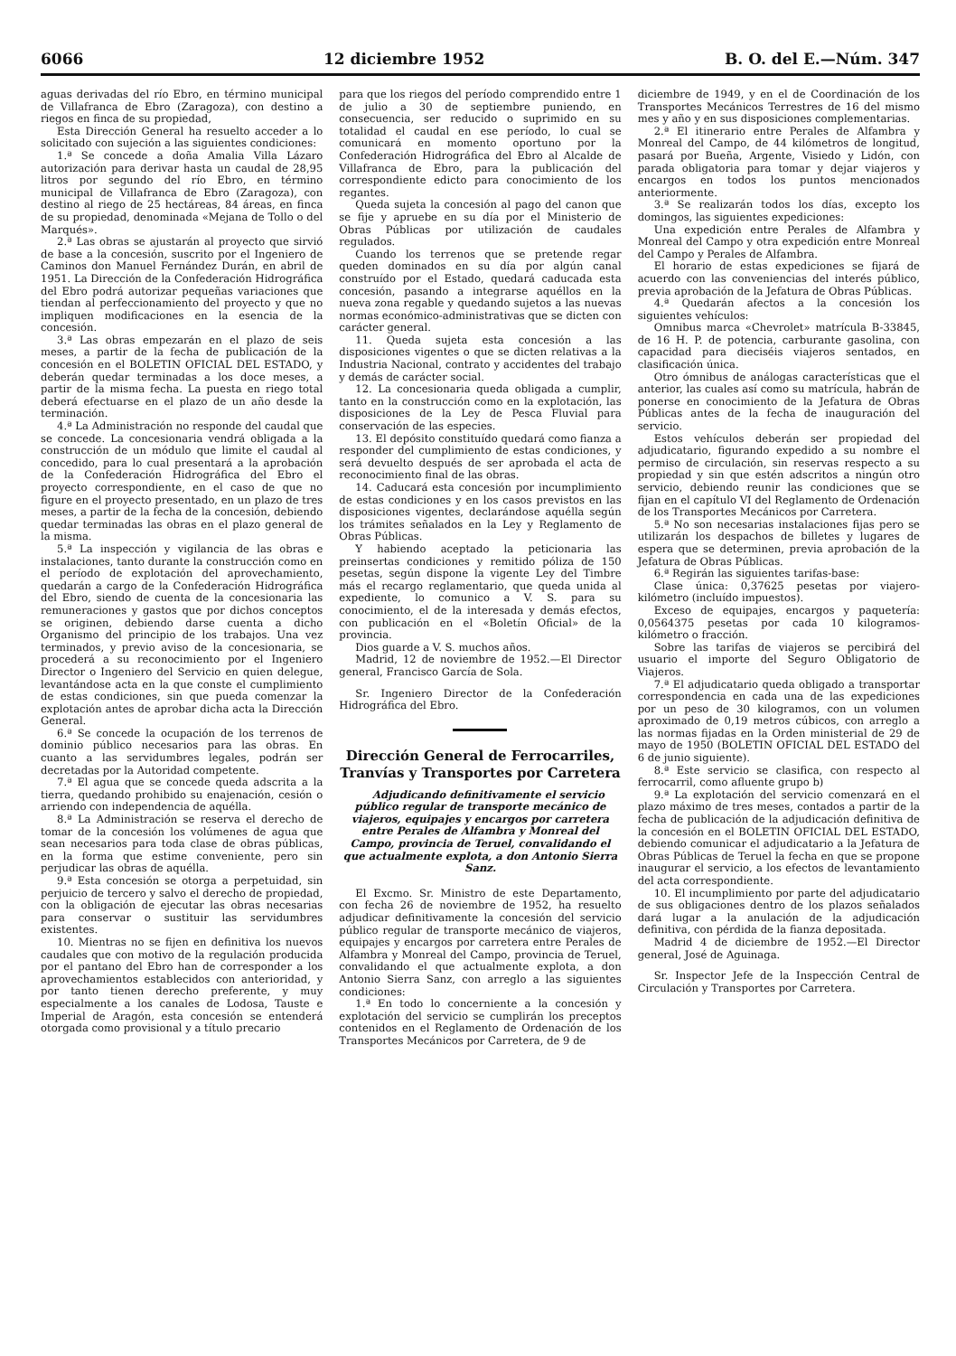6066 12 diciembre 1952 B. O. del E.—Núm. 347
aguas derivadas del río Ebro, en término municipal de Villafranca de Ebro (Zaragoza), con destino a riegos en finca de su propiedad,
Esta Dirección General ha resuelto acceder a lo solicitado con sujeción a las siguientes condiciones:
1.ª Se concede a doña Amalia Villa Lázaro autorización para derivar hasta un caudal de 28,95 litros por segundo del río Ebro, en término municipal de Villafranca de Ebro (Zaragoza), con destino al riego de 25 hectáreas, 84 áreas, en finca de su propiedad, denominada «Mejana de Tollo o del Marqués».
2.ª Las obras se ajustarán al proyecto que sirvió de base a la concesión, suscrito por el Ingeniero de Caminos don Manuel Fernández Durán, en abril de 1951. La Dirección de la Confederación Hidrográfica del Ebro podrá autorizar pequeñas variaciones que tiendan al perfeccionamiento del proyecto y que no impliquen modificaciones en la esencia de la concesión.
3.ª Las obras empezarán en el plazo de seis meses, a partir de la fecha de publicación de la concesión en el BOLETIN OFICIAL DEL ESTADO, y deberán quedar terminadas a los doce meses, a partir de la misma fecha. La puesta en riego total deberá efectuarse en el plazo de un año desde la terminación.
4.ª La Administración no responde del caudal que se concede. La concesionaria vendrá obligada a la construcción de un módulo que limite el caudal al concedido, para lo cual presentará a la aprobación de la Confederación Hidrográfica del Ebro el proyecto correspondiente, en el caso de que no figure en el proyecto presentado, en un plazo de tres meses, a partir de la fecha de la concesión, debiendo quedar terminadas las obras en el plazo general de la misma.
5.ª La inspección y vigilancia de las obras e instalaciones, tanto durante la construcción como en el período de explotación del aprovechamiento, quedarán a cargo de la Confederación Hidrográfica del Ebro, siendo de cuenta de la concesionaria las remuneraciones y gastos que por dichos conceptos se originen, debiendo darse cuenta a dicho Organismo del principio de los trabajos. Una vez terminados, y previo aviso de la concesionaria, se procederá a su reconocimiento por el Ingeniero Director o Ingeniero del Servicio en quien delegue, levantándose acta en la que conste el cumplimiento de estas condiciones, sin que pueda comenzar la explotación antes de aprobar dicha acta la Dirección General.
6.ª Se concede la ocupación de los terrenos de dominio público necesarios para las obras. En cuanto a las servidumbres legales, podrán ser decretadas por la Autoridad competente.
7.ª El agua que se concede queda adscrita a la tierra, quedando prohibido su enajenación, cesión o arriendo con independencia de aquélla.
8.ª La Administración se reserva el derecho de tomar de la concesión los volúmenes de agua que sean necesarios para toda clase de obras públicas, en la forma que estime conveniente, pero sin perjudicar las obras de aquélla.
9.ª Esta concesión se otorga a perpetuidad, sin perjuicio de tercero y salvo el derecho de propiedad, con la obligación de ejecutar las obras necesarias para conservar o sustituir las servidumbres existentes.
10. Mientras no se fijen en definitiva los nuevos caudales que con motivo de la regulación producida por el pantano del Ebro han de corresponder a los aprovechamientos establecidos con anterioridad, y por tanto tienen derecho preferente, y muy especialmente a los canales de Lodosa, Tauste e Imperial de Aragón, esta concesión se entenderá otorgada como provisional y a título precario
para que los riegos del período comprendido entre 1 de julio a 30 de septiembre puniendo, en consecuencia, ser reducido o suprimido en su totalidad el caudal en ese período, lo cual se comunicará en momento oportuno por la Confederación Hidrográfica del Ebro al Alcalde de Villafranca de Ebro, para la publicación del correspondiente edicto para conocimiento de los regantes.
Queda sujeta la concesión al pago del canon que se fije y apruebe en su día por el Ministerio de Obras Públicas por utilización de caudales regulados.
Cuando los terrenos que se pretende regar queden dominados en su día por algún canal construído por el Estado, quedará caducada esta concesión, pasando a integrarse aquéllos en la nueva zona regable y quedando sujetos a las nuevas normas económico-administrativas que se dicten con carácter general.
11. Queda sujeta esta concesión a las disposiciones vigentes o que se dicten relativas a la Industria Nacional, contrato y accidentes del trabajo y demás de carácter social.
12. La concesionaria queda obligada a cumplir, tanto en la construcción como en la explotación, las disposiciones de la Ley de Pesca Fluvial para conservación de las especies.
13. El depósito constituído quedará como fianza a responder del cumplimiento de estas condiciones, y será devuelto después de ser aprobada el acta de reconocimiento final de las obras.
14. Caducará esta concesión por incumplimiento de estas condiciones y en los casos previstos en las disposiciones vigentes, declarándose aquélla según los trámites señalados en la Ley y Reglamento de Obras Públicas.
Y habiendo aceptado la peticionaria las preinsertas condiciones y remitido póliza de 150 pesetas, según dispone la vigente Ley del Timbre más el recargo reglamentario, que queda unida al expediente, lo comunico a V. S. para su conocimiento, el de la interesada y demás efectos, con publicación en el «Boletín Oficial» de la provincia.
Dios guarde a V. S. muchos años.
Madrid, 12 de noviembre de 1952.—El Director general, Francisco García de Sola.
Sr. Ingeniero Director de la Confederación Hidrográfica del Ebro.
Dirección General de Ferrocarriles, Tranvías y Transportes por Carretera
Adjudicando definitivamente el servicio público regular de transporte mecánico de viajeros, equipajes y encargos por carretera entre Perales de Alfambra y Monreal del Campo, provincia de Teruel, convalidando el que actualmente explota, a don Antonio Sierra Sanz.
El Excmo. Sr. Ministro de este Departamento, con fecha 26 de noviembre de 1952, ha resuelto adjudicar definitivamente la concesión del servicio público regular de transporte mecánico de viajeros, equipajes y encargos por carretera entre Perales de Alfambra y Monreal del Campo, provincia de Teruel, convalidando el que actualmente explota, a don Antonio Sierra Sanz, con arreglo a las siguientes condiciones:
1.ª En todo lo concerniente a la concesión y explotación del servicio se cumplirán los preceptos contenidos en el Reglamento de Ordenación de los Transportes Mecánicos por Carretera, de 9 de
diciembre de 1949, y en el de Coordinación de los Transportes Mecánicos Terrestres de 16 del mismo mes y año y en sus disposiciones complementarias.
2.ª El itinerario entre Perales de Alfambra y Monreal del Campo, de 44 kilómetros de longitud, pasará por Bueña, Argente, Visiedo y Lidón, con parada obligatoria para tomar y dejar viajeros y encargos en todos los puntos mencionados anteriormente.
3.ª Se realizarán todos los días, excepto los domingos, las siguientes expediciones:
Una expedición entre Perales de Alfambra y Monreal del Campo y otra expedición entre Monreal del Campo y Perales de Alfambra.
El horario de estas expediciones se fijará de acuerdo con las conveniencias del interés público, previa aprobación de la Jefatura de Obras Públicas.
4.ª Quedarán afectos a la concesión los siguientes vehículos:
Omnibus marca «Chevrolet» matrícula B-33845, de 16 H. P. de potencia, carburante gasolina, con capacidad para dieciséis viajeros sentados, en clasificación única.
Otro ómnibus de análogas características que el anterior, las cuales así como su matrícula, habrán de ponerse en conocimiento de la Jefatura de Obras Públicas antes de la fecha de inauguración del servicio.
Estos vehículos deberán ser propiedad del adjudicatario, figurando expedido a su nombre el permiso de circulación, sin reservas respecto a su propiedad y sin que estén adscritos a ningún otro servicio, debiendo reunir las condiciones que se fijan en el capítulo VI del Reglamento de Ordenación de los Transportes Mecánicos por Carretera.
5.ª No son necesarias instalaciones fijas pero se utilizarán los despachos de billetes y lugares de espera que se determinen, previa aprobación de la Jefatura de Obras Públicas.
6.ª Regirán las siguientes tarifas-base:
Clase única: 0,37625 pesetas por viajero-kilómetro (incluído impuestos).
Exceso de equipajes, encargos y paquetería: 0,0564375 pesetas por cada 10 kilogramos-kilómetro o fracción.
Sobre las tarifas de viajeros se percibirá del usuario el importe del Seguro Obligatorio de Viajeros.
7.ª El adjudicatario queda obligado a transportar correspondencia en cada una de las expediciones por un peso de 30 kilogramos, con un volumen aproximado de 0,19 metros cúbicos, con arreglo a las normas fijadas en la Orden ministerial de 29 de mayo de 1950 (BOLETIN OFICIAL DEL ESTADO del 6 de junio siguiente).
8.ª Este servicio se clasifica, con respecto al ferrocarril, como afluente grupo b)
9.ª La explotación del servicio comenzará en el plazo máximo de tres meses, contados a partir de la fecha de publicación de la adjudicación definitiva de la concesión en el BOLETIN OFICIAL DEL ESTADO, debiendo comunicar el adjudicatario a la Jefatura de Obras Públicas de Teruel la fecha en que se propone inaugurar el servicio, a los efectos de levantamiento del acta correspondiente.
10. El incumplimiento por parte del adjudicatario de sus obligaciones dentro de los plazos señalados dará lugar a la anulación de la adjudicación definitiva, con pérdida de la fianza depositada.
Madrid 4 de diciembre de 1952.—El Director general, José de Aguinaga.
Sr. Inspector Jefe de la Inspección Central de Circulación y Transportes por Carretera.